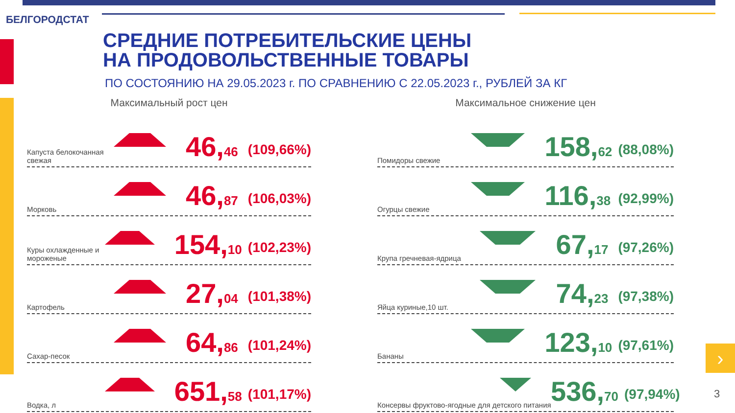БЕЛГОРОДСТАТ
СРЕДНИЕ ПОТРЕБИТЕЛЬСКИЕ ЦЕНЫ
НА ПРОДОВОЛЬСТВЕННЫЕ ТОВАРЫ
ПО СОСТОЯНИЮ НА 29.05.2023 г. ПО СРАВНЕНИЮ С 22.05.2023 г., РУБЛЕЙ ЗА КГ
Максимальный рост цен
Капуста белокочанная свежая
46,46
(109,66%)
Морковь
46,87
(106,03%)
Куры охлажденные и мороженые
154,10
(102,23%)
Картофель
27,04
(101,38%)
Сахар-песок
64,86
(101,24%)
Водка, л
651,58
(101,17%)
Максимальное снижение цен
Помидоры свежие
158,62
(88,08%)
Огурцы свежие
116,38
(92,99%)
Крупа гречневая-ядрица
67,17
(97,26%)
Яйца куриные,10 шт.
74,23
(97,38%)
Бананы
123,10
(97,61%)
Консервы фруктово-ягодные для детского питания
536,70
(97,94%)
›
3